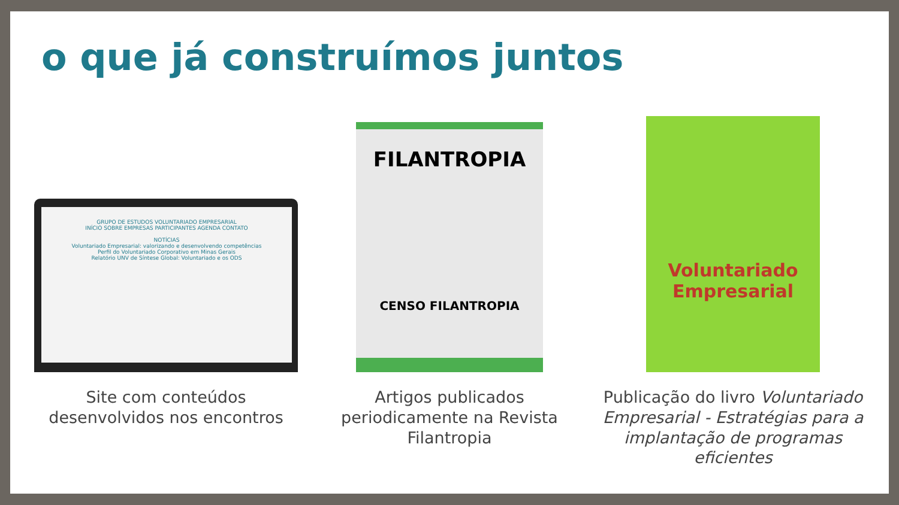o que já construímos juntos
GRUPO DE ESTUDOS VOLUNTARIADO EMPRESARIAL
INÍCIO SOBRE EMPRESAS PARTICIPANTES AGENDA CONTATO
NOTÍCIAS
Voluntariado Empresarial: valorizando e desenvolvendo competências
Perfil do Voluntariado Corporativo em Minas Gerais
Relatório UNV de Síntese Global: Voluntariado e os ODS
Site com conteúdos desenvolvidos nos encontros
FILANTROPIA
CENSO FILANTROPIA
Artigos publicados periodicamente na Revista Filantropia
Voluntariado Empresarial
Publicação do livro Voluntariado Empresarial - Estratégias para a implantação de programas eficientes